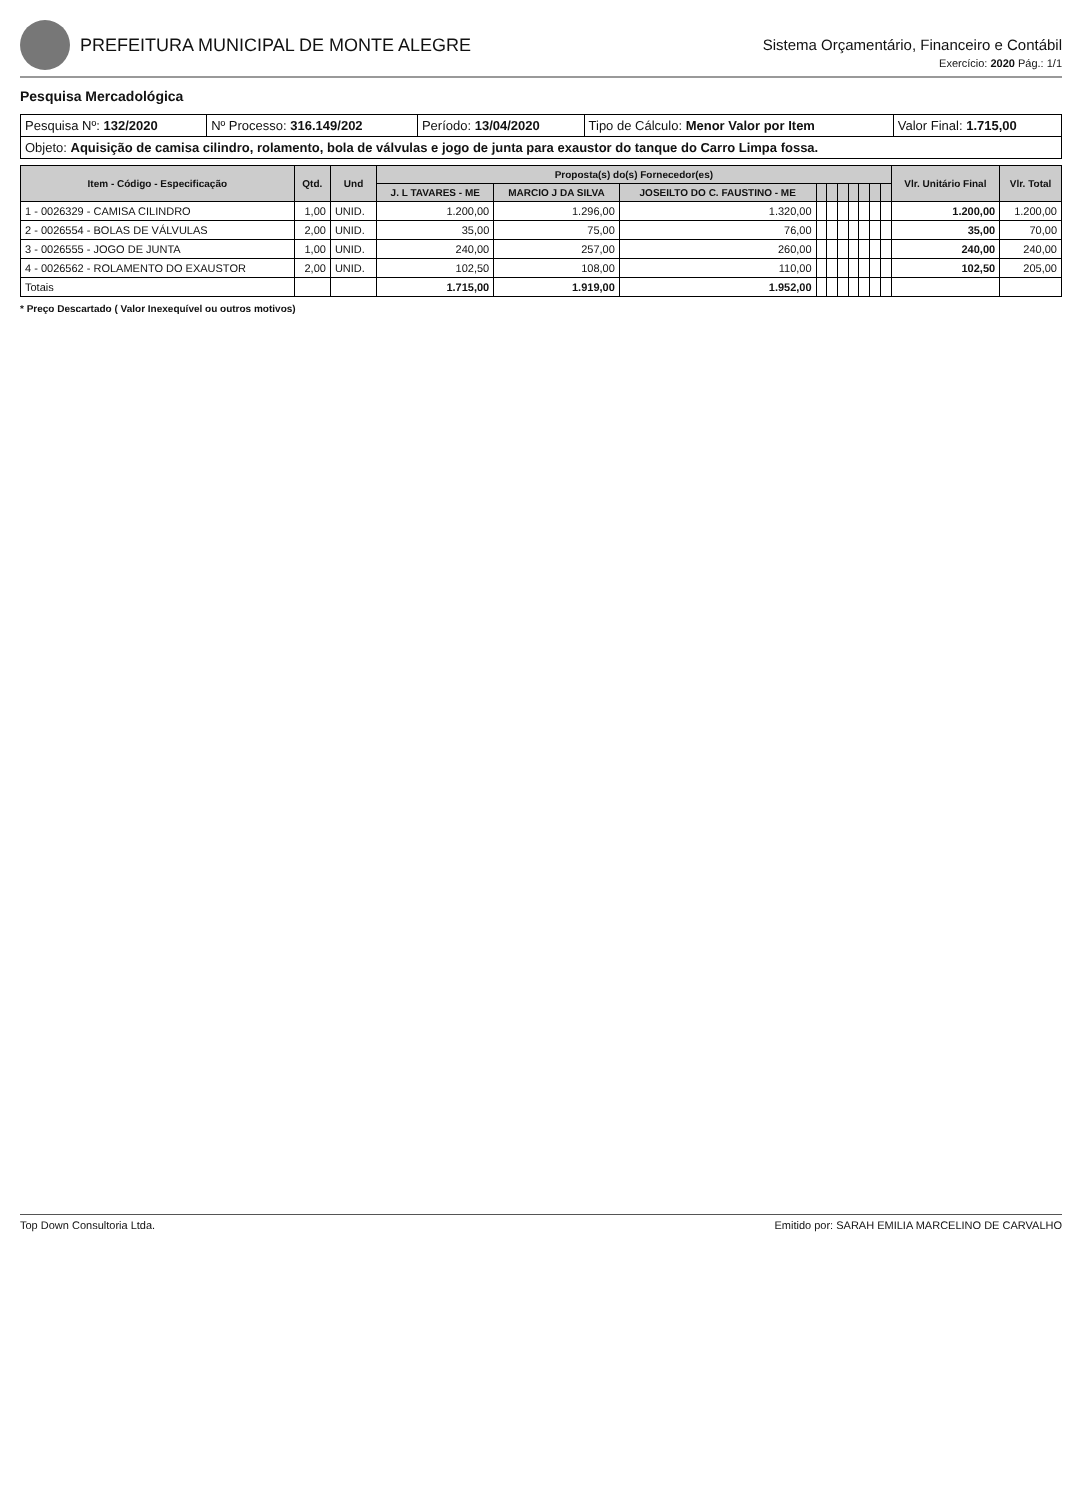PREFEITURA MUNICIPAL DE MONTE ALEGRE
Sistema Orçamentário, Financeiro e Contábil
Exercício: 2020 Pág.: 1/1
Pesquisa Mercadológica
| Pesquisa Nº: 132/2020 | Nº Processo: 316.149/202 | Período: 13/04/2020 | Tipo de Cálculo: Menor Valor por Item | Valor Final: 1.715,00 |
| Objeto: Aquisição de camisa cilindro, rolamento, bola de válvulas e jogo de junta para exaustor do tanque do Carro Limpa fossa. | | | | |
| Item - Código - Especificação | Qtd. | Und | Proposta(s) do(s) Fornecedor(es) | | | | | | | | | | Vlr. Unitário Final | Vlr. Total |
| --- | --- | --- | --- | --- | --- | --- | --- | --- | --- | --- | --- | --- | --- | --- |
| | | | J. L TAVARES - ME | MARCIO J DA SILVA | JOSEILTO DO C. FAUSTINO - ME | | | | | | | | | |
| 1 - 0026329 - CAMISA CILINDRO | 1,00 | UNID. | 1.200,00 | 1.296,00 | 1.320,00 | | | | | | | | 1.200,00 | 1.200,00 |
| 2 - 0026554 - BOLAS DE VÁLVULAS | 2,00 | UNID. | 35,00 | 75,00 | 76,00 | | | | | | | | 35,00 | 70,00 |
| 3 - 0026555 - JOGO DE JUNTA | 1,00 | UNID. | 240,00 | 257,00 | 260,00 | | | | | | | | 240,00 | 240,00 |
| 4 - 0026562 - ROLAMENTO DO EXAUSTOR | 2,00 | UNID. | 102,50 | 108,00 | 110,00 | | | | | | | | 102,50 | 205,00 |
| Totais | | | 1.715,00 | 1.919,00 | 1.952,00 | | | | | | | | | |
* Preço Descartado ( Valor Inexequível ou outros motivos)
Top Down Consultoria Ltda. Emitido por: SARAH EMILIA MARCELINO DE CARVALHO